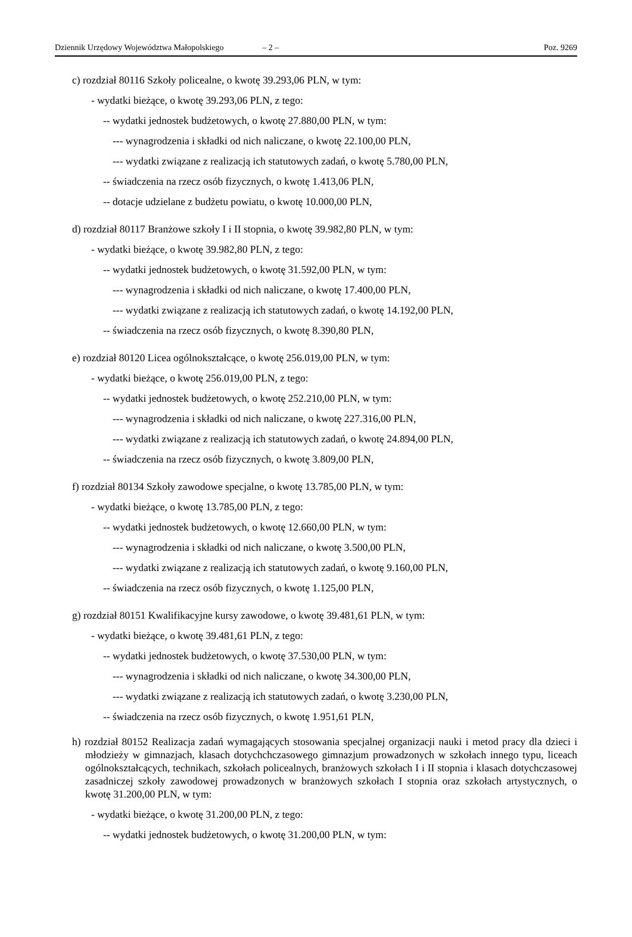Dziennik Urzędowy Województwa Małopolskiego – 2 – Poz. 9269
c) rozdział 80116 Szkoły policealne, o kwotę 39.293,06 PLN, w tym:
- wydatki bieżące, o kwotę 39.293,06 PLN, z tego:
-- wydatki jednostek budżetowych, o kwotę 27.880,00 PLN, w tym:
--- wynagrodzenia i składki od nich naliczane, o kwotę 22.100,00 PLN,
--- wydatki związane z realizacją ich statutowych zadań, o kwotę 5.780,00 PLN,
-- świadczenia na rzecz osób fizycznych, o kwotę 1.413,06 PLN,
-- dotacje udzielane z budżetu powiatu, o kwotę 10.000,00 PLN,
d) rozdział 80117 Branżowe szkoły I i II stopnia, o kwotę 39.982,80 PLN, w tym:
- wydatki bieżące, o kwotę 39.982,80 PLN, z tego:
-- wydatki jednostek budżetowych, o kwotę 31.592,00 PLN, w tym:
--- wynagrodzenia i składki od nich naliczane, o kwotę 17.400,00 PLN,
--- wydatki związane z realizacją ich statutowych zadań, o kwotę 14.192,00 PLN,
-- świadczenia na rzecz osób fizycznych, o kwotę 8.390,80 PLN,
e) rozdział 80120 Licea ogólnokształcące, o kwotę 256.019,00 PLN, w tym:
- wydatki bieżące, o kwotę 256.019,00 PLN, z tego:
-- wydatki jednostek budżetowych, o kwotę 252.210,00 PLN, w tym:
--- wynagrodzenia i składki od nich naliczane, o kwotę 227.316,00 PLN,
--- wydatki związane z realizacją ich statutowych zadań, o kwotę 24.894,00 PLN,
-- świadczenia na rzecz osób fizycznych, o kwotę 3.809,00 PLN,
f) rozdział 80134 Szkoły zawodowe specjalne, o kwotę 13.785,00 PLN, w tym:
- wydatki bieżące, o kwotę 13.785,00 PLN, z tego:
-- wydatki jednostek budżetowych, o kwotę 12.660,00 PLN, w tym:
--- wynagrodzenia i składki od nich naliczane, o kwotę 3.500,00 PLN,
--- wydatki związane z realizacją ich statutowych zadań, o kwotę 9.160,00 PLN,
-- świadczenia na rzecz osób fizycznych, o kwotę 1.125,00 PLN,
g) rozdział 80151 Kwalifikacyjne kursy zawodowe, o kwotę 39.481,61 PLN, w tym:
- wydatki bieżące, o kwotę 39.481,61 PLN, z tego:
-- wydatki jednostek budżetowych, o kwotę 37.530,00 PLN, w tym:
--- wynagrodzenia i składki od nich naliczane, o kwotę 34.300,00 PLN,
--- wydatki związane z realizacją ich statutowych zadań, o kwotę 3.230,00 PLN,
-- świadczenia na rzecz osób fizycznych, o kwotę 1.951,61 PLN,
h) rozdział 80152 Realizacja zadań wymagających stosowania specjalnej organizacji nauki i metod pracy dla dzieci i młodzieży w gimnazjach, klasach dotychchczasowego gimnazjum prowadzonych w szkołach innego typu, liceach ogólnokształcących, technikach, szkołach policealnych, branżowych szkołach I i II stopnia i klasach dotychczasowej zasadniczej szkoły zawodowej prowadzonych w branżowych szkołach I stopnia oraz szkołach artystycznych, o kwotę 31.200,00 PLN, w tym:
- wydatki bieżące, o kwotę 31.200,00 PLN, z tego:
-- wydatki jednostek budżetowych, o kwotę 31.200,00 PLN, w tym: